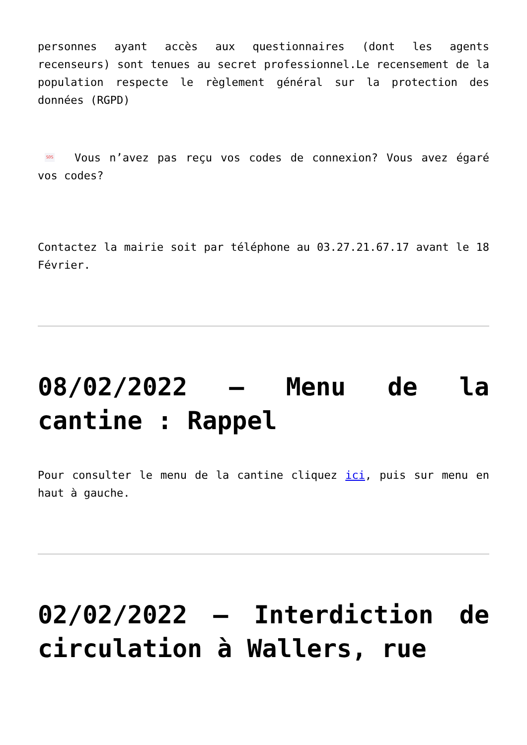personnes ayant accès aux questionnaires (dont les agents recenseurs) sont tenues au secret professionnel.Le recensement de la population respecte le règlement général sur la protection des données (RGPD)
SOS Vous n’avez pas reçu vos codes de connexion? Vous avez égaré vos codes?
Contactez la mairie soit par téléphone au 03.27.21.67.17 avant le 18 Février.
08/02/2022 – Menu de la cantine : Rappel
Pour consulter le menu de la cantine cliquez ici, puis sur menu en haut à gauche.
02/02/2022 – Interdiction de circulation à Wallers, rue